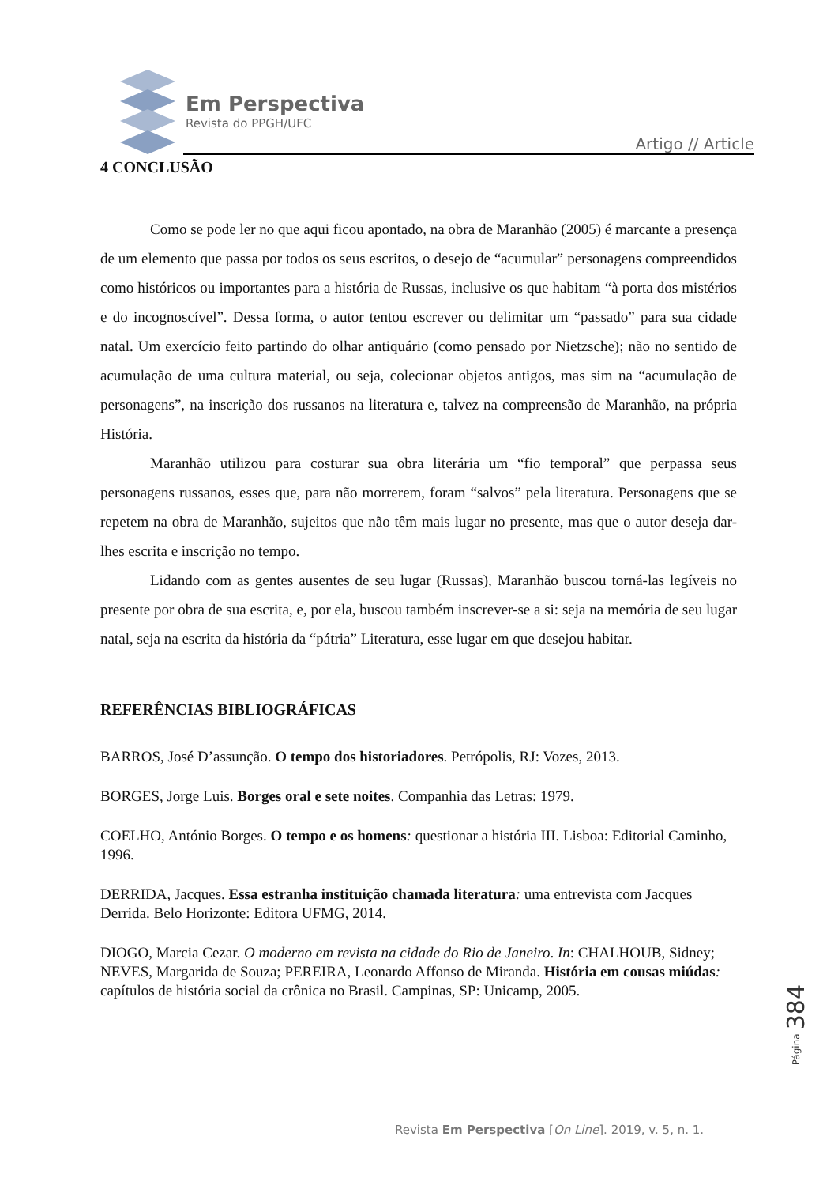Em Perspectiva
Revista do PPGH/UFC
Artigo // Article
4 CONCLUSÃO
Como se pode ler no que aqui ficou apontado, na obra de Maranhão (2005) é marcante a presença de um elemento que passa por todos os seus escritos, o desejo de “acumular” personagens compreendidos como históricos ou importantes para a história de Russas, inclusive os que habitam “à porta dos mistérios e do incognoscível”. Dessa forma, o autor tentou escrever ou delimitar um “passado” para sua cidade natal. Um exercício feito partindo do olhar antiquário (como pensado por Nietzsche); não no sentido de acumulação de uma cultura material, ou seja, colecionar objetos antigos, mas sim na “acumulação de personagens”, na inscrição dos russanos na literatura e, talvez na compreensão de Maranhão, na própria História.
Maranhão utilizou para costurar sua obra literária um “fio temporal” que perpassa seus personagens russanos, esses que, para não morrerem, foram “salvos” pela literatura. Personagens que se repetem na obra de Maranhão, sujeitos que não têm mais lugar no presente, mas que o autor deseja dar-lhes escrita e inscrição no tempo.
Lidando com as gentes ausentes de seu lugar (Russas), Maranhão buscou torná-las legíveis no presente por obra de sua escrita, e, por ela, buscou também inscrever-se a si: seja na memória de seu lugar natal, seja na escrita da história da “pátria” Literatura, esse lugar em que desejou habitar.
REFERÊNCIAS BIBLIOGRÁFICAS
BARROS, José D’assunção. O tempo dos historiadores. Petrópolis, RJ: Vozes, 2013.
BORGES, Jorge Luis. Borges oral e sete noites. Companhia das Letras: 1979.
COELHO, António Borges. O tempo e os homens: questionar a história III. Lisboa: Editorial Caminho, 1996.
DERRIDA, Jacques. Essa estranha instituição chamada literatura: uma entrevista com Jacques Derrida. Belo Horizonte: Editora UFMG, 2014.
DIOGO, Marcia Cezar. O moderno em revista na cidade do Rio de Janeiro. In: CHALHOUB, Sidney; NEVES, Margarida de Souza; PEREIRA, Leonardo Affonso de Miranda. História em cousas miúdas: capítulos de história social da crônica no Brasil. Campinas, SP: Unicamp, 2005.
Página 384
Revista Em Perspectiva [On Line]. 2019, v. 5, n. 1.